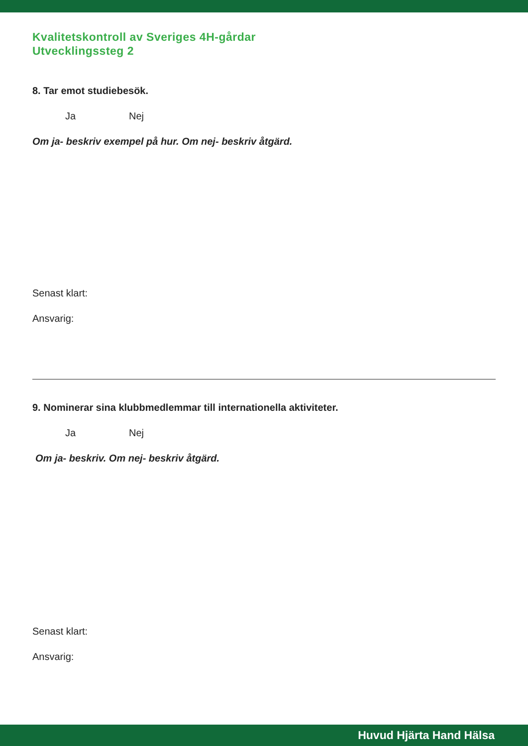Kvalitetskontroll av Sveriges 4H-gårdar
Utvecklingssteg 2
8. Tar emot studiebesök.
Ja Nej
Om ja- beskriv exempel på hur. Om nej- beskriv åtgärd.
Senast klart:
Ansvarig:
9. Nominerar sina klubbmedlemmar till internationella aktiviteter.
Ja Nej
Om ja- beskriv. Om nej- beskriv åtgärd.
Senast klart:
Ansvarig:
Huvud Hjärta Hand Hälsa